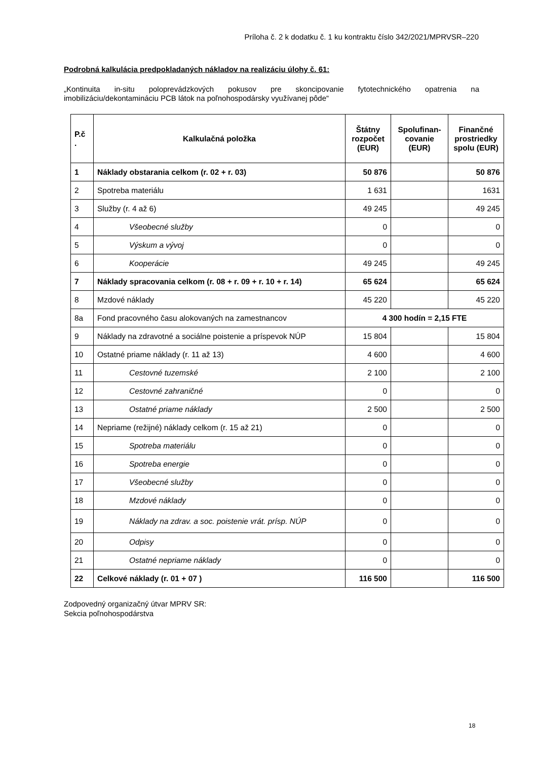Príloha č. 2 k dodatku č. 1 ku kontraktu číslo 342/2021/MPRVSR–220
Podrobná kalkulácia predpokladaných nákladov na realizáciu úlohy č. 61:
„Kontinuita in-situ poloprevádzkových pokusov pre skoncipovanie fytotechnického opatrenia na imobilizáciu/dekontamináciu PCB látok na poľnohospodársky využívanej pôde“
| P.č . | Kalkulačná položka | Štátny rozpočet (EUR) | Spolufinan-covanie (EUR) | Finančné prostriedky spolu (EUR) |
| --- | --- | --- | --- | --- |
| 1 | Náklady obstarania celkom (r. 02 + r. 03) | 50 876 | | 50 876 |
| 2 | Spotreba materiálu | 1 631 | | 1631 |
| 3 | Služby (r. 4 až 6) | 49 245 | | 49 245 |
| 4 | Všeobecné služby | 0 | | 0 |
| 5 | Výskum a vývoj | 0 | | 0 |
| 6 | Kooperácie | 49 245 | | 49 245 |
| 7 | Náklady spracovania celkom (r. 08 + r. 09 + r. 10 + r. 14) | 65 624 | | 65 624 |
| 8 | Mzdové náklady | 45 220 | | 45 220 |
| 8a | Fond pracovného času alokovaných na zamestnancov | 4 300 hodín = 2,15 FTE | | |
| 9 | Náklady na zdravotné a sociálne poistenie a príspevok NÚP | 15 804 | | 15 804 |
| 10 | Ostatné priame náklady (r. 11 až 13) | 4 600 | | 4 600 |
| 11 | Cestovné tuzemské | 2 100 | | 2 100 |
| 12 | Cestovné zahraničné | 0 | | 0 |
| 13 | Ostatné priame náklady | 2 500 | | 2 500 |
| 14 | Nepriame (režijné) náklady celkom (r. 15 až 21) | 0 | | 0 |
| 15 | Spotreba materiálu | 0 | | 0 |
| 16 | Spotreba energie | 0 | | 0 |
| 17 | Všeobecné služby | 0 | | 0 |
| 18 | Mzdové náklady | 0 | | 0 |
| 19 | Náklady na zdrav. a soc. poistenie vrát. prísp. NÚP | 0 | | 0 |
| 20 | Odpisy | 0 | | 0 |
| 21 | Ostatné nepriame náklady | 0 | | 0 |
| 22 | Celkové náklady (r. 01 + 07 ) | 116 500 | | 116 500 |
Zodpovedný organizačný útvar MPRV SR:
Sekcia poľnohospodárstva
18